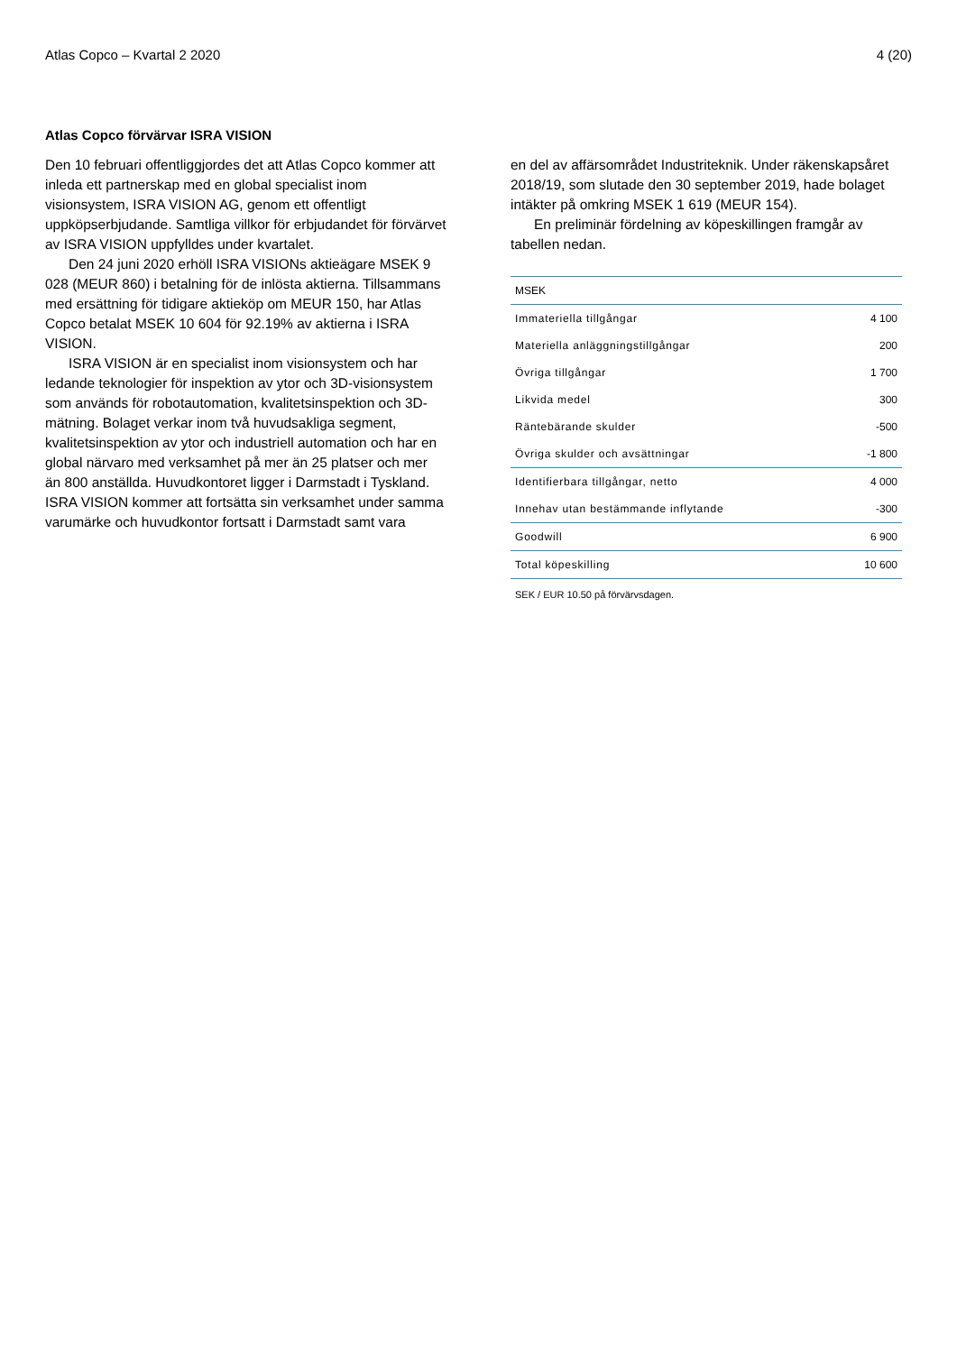Atlas Copco – Kvartal 2 2020 4 (20)
Atlas Copco förvärvar ISRA VISION
Den 10 februari offentliggjordes det att Atlas Copco kommer att inleda ett partnerskap med en global specialist inom visionsystem, ISRA VISION AG, genom ett offentligt uppköpserbjudande. Samtliga villkor för erbjudandet för förvärvet av ISRA VISION uppfylldes under kvartalet.
Den 24 juni 2020 erhöll ISRA VISIONs aktieägare MSEK 9 028 (MEUR 860) i betalning för de inlösta aktierna. Tillsammans med ersättning för tidigare aktieköp om MEUR 150, har Atlas Copco betalat MSEK 10 604 för 92.19% av aktierna i ISRA VISION.
ISRA VISION är en specialist inom visionsystem och har ledande teknologier för inspektion av ytor och 3D-visionsystem som används för robotautomation, kvalitetsinspektion och 3D-mätning. Bolaget verkar inom två huvudsakliga segment, kvalitetsinspektion av ytor och industriell automation och har en global närvaro med verksamhet på mer än 25 platser och mer än 800 anställda. Huvudkontoret ligger i Darmstadt i Tyskland. ISRA VISION kommer att fortsätta sin verksamhet under samma varumärke och huvudkontor fortsatt i Darmstadt samt vara
en del av affärsområdet Industriteknik. Under räkenskapsåret 2018/19, som slutade den 30 september 2019, hade bolaget intäkter på omkring MSEK 1 619 (MEUR 154).
En preliminär fördelning av köpeskillingen framgår av tabellen nedan.
| MSEK | |
| Immateriella tillgångar | 4 100 |
| Materiella anläggningstillgångar | 200 |
| Övriga tillgångar | 1 700 |
| Likvida medel | 300 |
| Räntebärande skulder | -500 |
| Övriga skulder och avsättningar | -1 800 |
| Identifierbara tillgångar, netto | 4 000 |
| Innehav utan bestämmande inflytande | -300 |
| Goodwill | 6 900 |
| Total köpeskilling | 10 600 |
SEK / EUR 10.50 på förvärvsdagen.